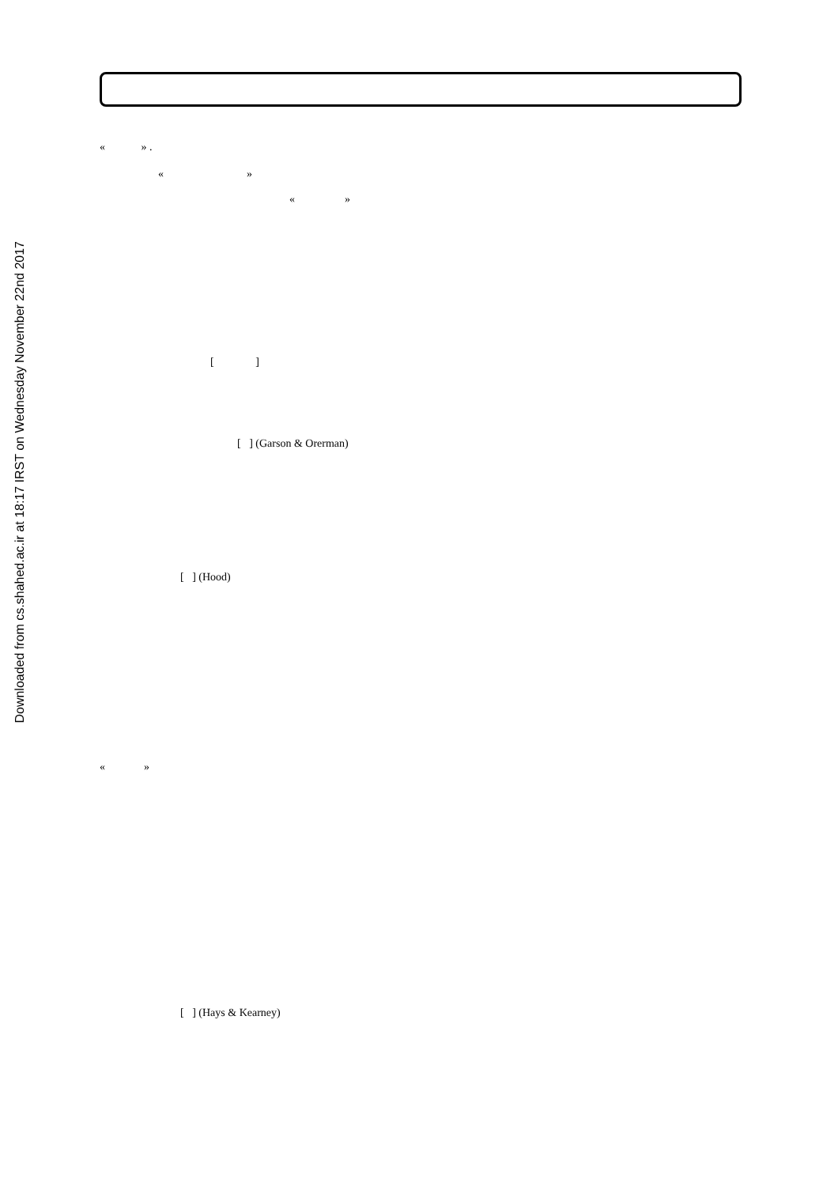Downloaded from cs.shahed.ac.ir at 18:17 IRST on Wednesday November 22nd 2017
« » .
« »
« »
[ ]
[ ] (Garson & Orerman)
[ ] (Hood)
« »
[ ] (Hays & Kearney)